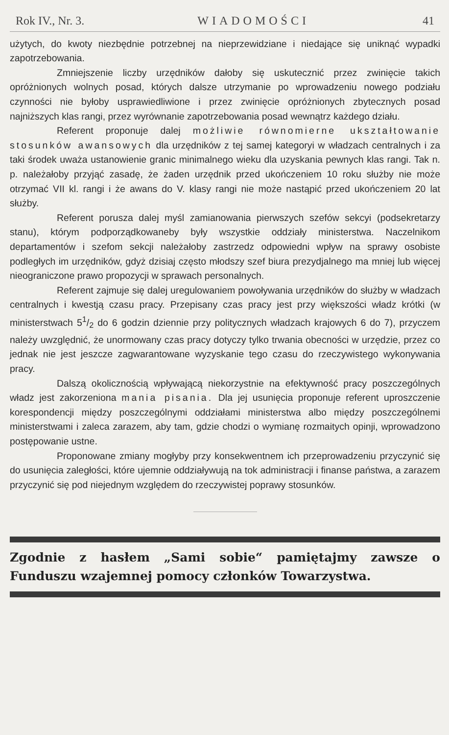Rok IV., Nr. 3. WIADOMOŚCI 41
użytych, do kwoty niezbędnie potrzebnej na nieprzewidziane i niedające się uniknąć wypadki zapotrzebowania.
Zmniejszenie liczby urzędników dałoby się uskutecznić przez zwinięcie takich opróżnionych wolnych posad, których dalsze utrzymanie po wprowadzeniu nowego podziału czynności nie byłoby usprawiedliwione i przez zwinięcie opróżnionych zbytecznych posad najniższych klas rangi, przez wyrównanie zapotrzebowania posad wewnątrz każdego działu.
Referent proponuje dalej możliwie równomierne ukształtowanie stosunków awansowych dla urzędników z tej samej kategoryi w władzach centralnych i za taki środek uważa ustanowienie granic minimalnego wieku dla uzyskania pewnych klas rangi. Tak n. p. należałoby przyjąć zasadę, że żaden urzędnik przed ukończeniem 10 roku służby nie może otrzymać VII kl. rangi i że awans do V. klasy rangi nie może nastąpić przed ukończeniem 20 lat służby.
Referent porusza dalej myśl zamianowania pierwszych szefów sekcyi (podsekretarzy stanu), którym podporządkowaneby były wszystkie oddziały ministerstwa. Naczelnikom departamentów i szefom sekcji należałoby zastrzedz odpowiedni wpływ na sprawy osobiste podległych im urzędników, gdyż dzisiaj często młodszy szef biura prezydjalnego ma mniej lub więcej nieograniczone prawo propozycji w sprawach personalnych.
Referent zajmuje się dalej uregulowaniem powoływania urzędników do służby w władzach centralnych i kwestją czasu pracy. Przepisany czas pracy jest przy większości władz krótki (w ministerstwach 51/2 do 6 godzin dziennie przy politycznych władzach krajowych 6 do 7), przyczem należy uwzględnić, że unormowany czas pracy dotyczy tylko trwania obecności w urzędzie, przez co jednak nie jest jeszcze zagwarantowane wyzyskanie tego czasu do rzeczywistego wykonywania pracy.
Dalszą okolicznością wpływającą niekorzystnie na efektywność pracy poszczególnych władz jest zakorzeniona mania pisania. Dla jej usunięcia proponuje referent uproszczenie korespondencji między poszczególnymi oddziałami ministerstwa albo między poszczególnemi ministerstwami i zaleca zarazem, aby tam, gdzie chodzi o wymianę rozmaitych opinji, wprowadzono postępowanie ustne.
Proponowane zmiany mogłyby przy konsekwentnem ich przeprowadzeniu przyczynić się do usunięcia zaległości, które ujemnie oddziaływują na tok administracji i finanse państwa, a zarazem przyczynić się pod niejednym względem do rzeczywistej poprawy stosunków.
Zgodnie z hasłem „Sami sobie“ pamiętajmy zawsze o Funduszu wzajemnej pomocy członków Towarzystwa.